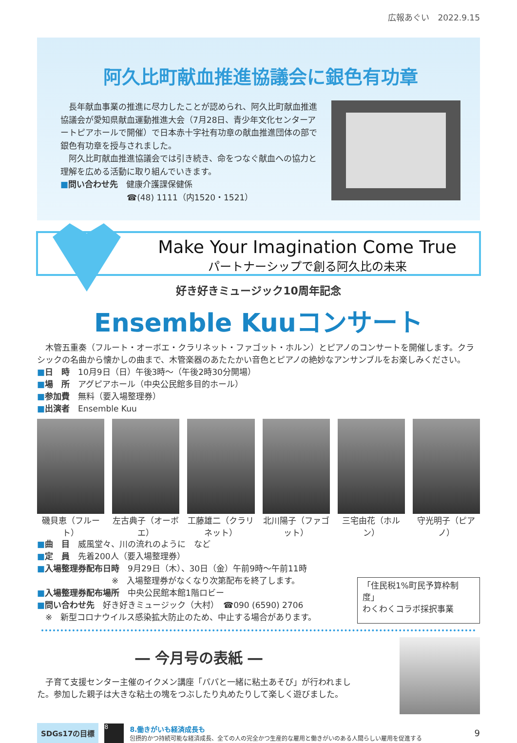広報あぐい　2022.9.15
阿久比町献血推進協議会に銀色有功章
　長年献血事業の推進に尽力したことが認められ、阿久比町献血推進協議会が愛知県献血運動推進大会（7月28日、青少年文化センターアートピアホールで開催）で日本赤十字社有功章の献血推進団体の部で銀色有功章を授与されました。
　阿久比町献血推進協議会では引き続き、命をつなぐ献血への協力と理解を広める活動に取り組んでいきます。
■問い合わせ先　健康介護課保健係
　　　　　　　　☎(48) 1111（内1520・1521）
Make Your Imagination Come True
パートナーシップで創る阿久比の未来
好き好きミュージック10周年記念
Ensemble Kuuコンサート
　木管五重奏（フルート・オーボエ・クラリネット・ファゴット・ホルン）とピアノのコンサートを開催します。クラシックの名曲から懐かしの曲まで、木管楽器のあたたかい音色とピアノの絶妙なアンサンブルをお楽しみください。
■日　時　10月9日（日）午後3時～（午後2時30分開場）
■場　所　アグピアホール（中央公民館多目的ホール）
■参加費　無料（要入場整理券）
■出演者　Ensemble Kuu
磯貝恵（フルート） 左古典子（オーボエ） 工藤雄二（クラリネット） 北川陽子（ファゴット） 三宅由花（ホルン） 守光明子（ピアノ）
■曲　目　威風堂々、川の流れのように　など
■定　員　先着200人（要入場整理券）
■入場整理券配布日時　9月29日（木）、30日（金）午前9時～午前11時
　　　　　　　　　※　入場整理券がなくなり次第配布を終了します。
■入場整理券配布場所　中央公民館本館1階ロビー
■問い合わせ先　好き好きミュージック（大村）　☎090 (6590) 2706
　※　新型コロナウイルス感染拡大防止のため、中止する場合があります。
「住民税1%町民予算枠制度」
わくわくコラボ採択事業
― 今月号の表紙 ―
　子育て支援センター主催のイクメン講座「パパと一緒に粘土あそび」が行われました。参加した親子は大きな粘土の塊をつぶしたり丸めたりして楽しく遊びました。
SDGs17の目標
8
8.働きがいも経済成長も
包摂的かつ持続可能な経済成長、全ての人の完全かつ生産的な雇用と働きがいのある人間らしい雇用を促進する
9